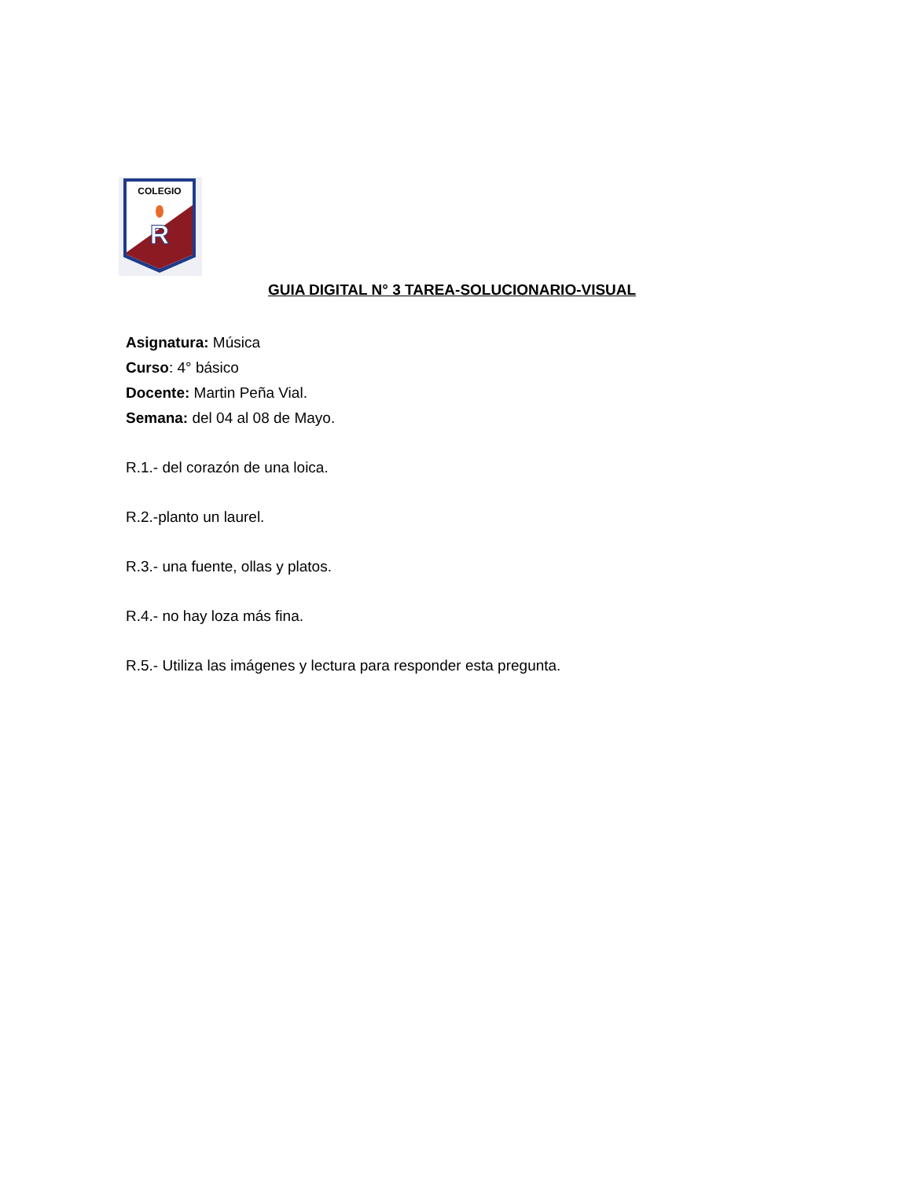COLEGIO
R
GUIA DIGITAL N° 3 TAREA-SOLUCIONARIO-VISUAL
Asignatura: Música
Curso: 4° básico
Docente: Martin Peña Vial.
Semana: del 04 al 08 de Mayo.
R.1.- del corazón de una loica.
R.2.-planto un laurel.
R.3.- una fuente, ollas y platos.
R.4.- no hay loza más fina.
R.5.- Utiliza las imágenes y lectura para responder esta pregunta.